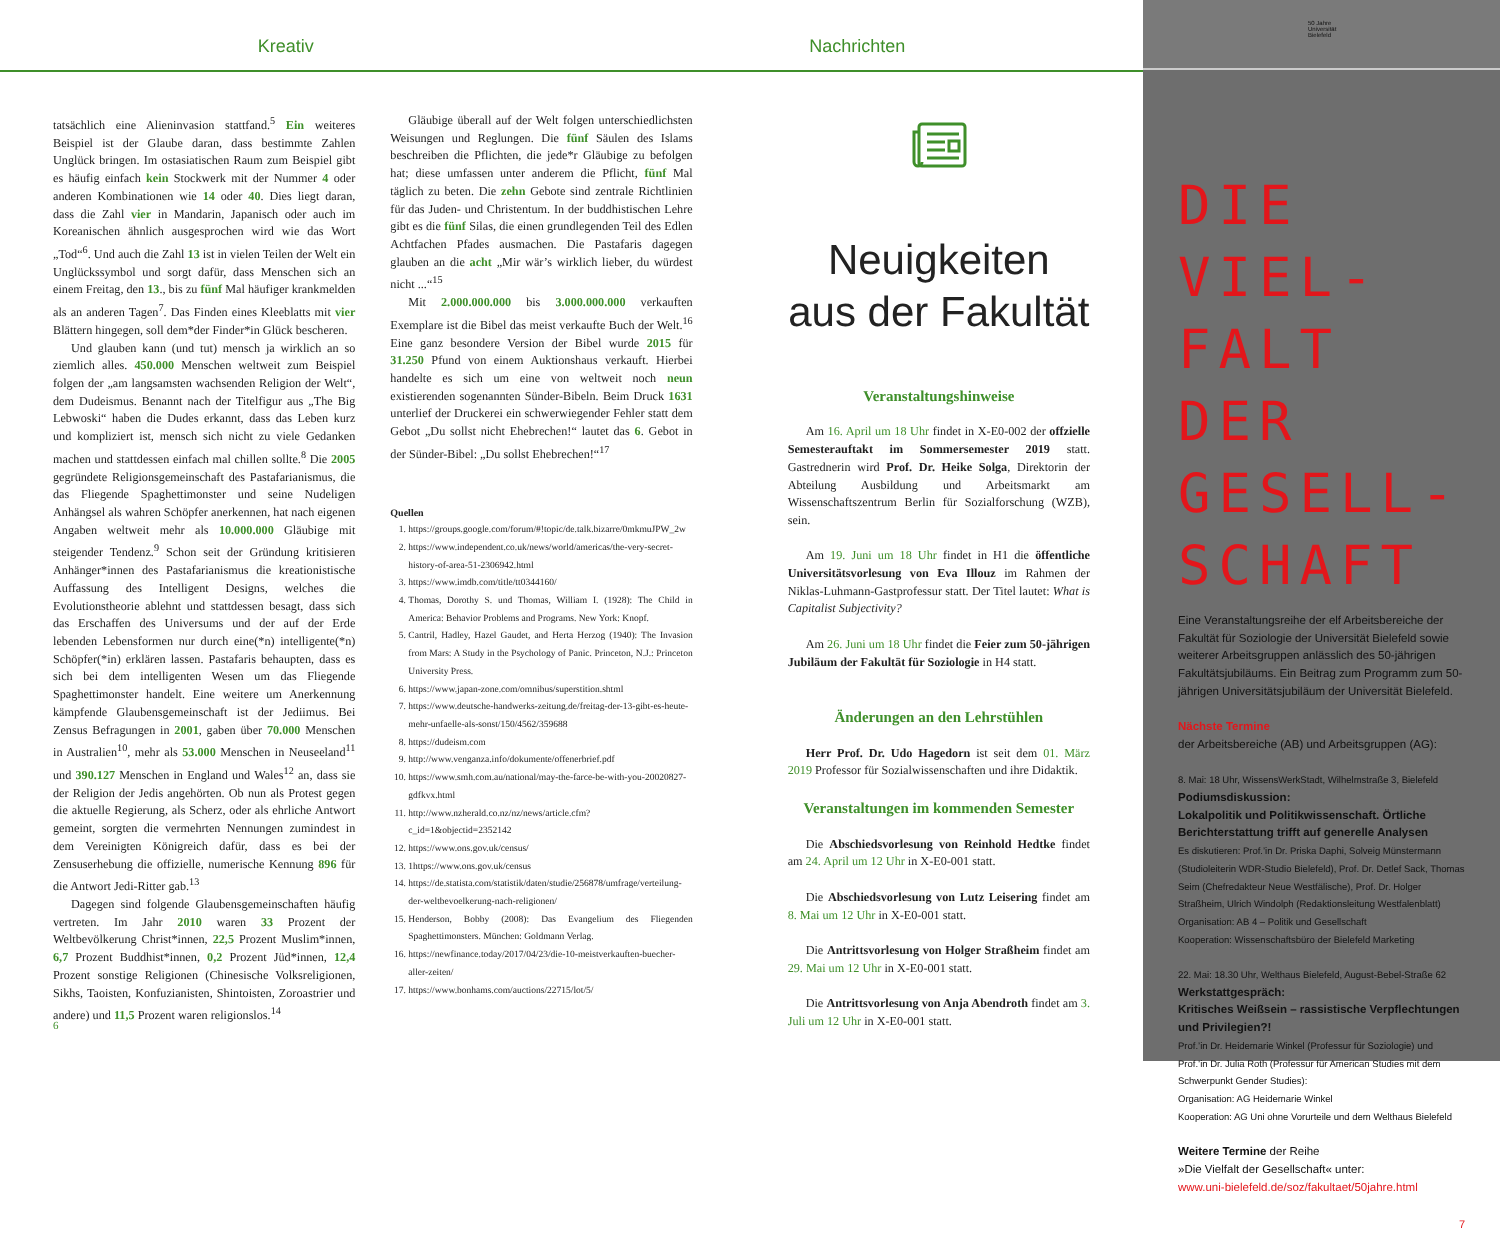Kreativ Nachrichten
tatsächlich eine Alieninvasion stattfand.<sup>5</sup> Ein weiteres Beispiel ist der Glaube daran, dass bestimmte Zahlen Unglück bringen. Im ostasiatischen Raum zum Beispiel gibt es häufig einfach kein Stockwerk mit der Nummer 4 oder anderen Kombinationen wie 14 oder 40. Dies liegt daran, dass die Zahl vier in Mandarin, Japanisch oder auch im Koreanischen ähnlich ausgesprochen wird wie das Wort „Tod“<sup>6</sup>. Und auch die Zahl 13 ist in vielen Teilen der Welt ein Unglückssymbol und sorgt dafür, dass Menschen sich an einem Freitag, den 13., bis zu fünf Mal häufiger krankmelden als an anderen Tagen<sup>7</sup>. Das Finden eines Kleeblatts mit vier Blättern hingegen, soll dem*der Finder*in Glück bescheren.
Und glauben kann (und tut) mensch ja wirklich an so ziemlich alles. 450.000 Menschen weltweit zum Beispiel folgen der „am langsamsten wachsenden Religion der Welt“, dem Dudeismus. Benannt nach der Titelfigur aus „The Big Lebwoski“ haben die Dudes erkannt, dass das Leben kurz und kompliziert ist, mensch sich nicht zu viele Gedanken machen und stattdessen einfach mal chillen sollte.<sup>8</sup> Die 2005 gegründete Religionsgemeinschaft des Pastafarianismus, die das Fliegende Spaghettimonster und seine Nudeligen Anhängsel als wahren Schöpfer anerkennen, hat nach eigenen Angaben weltweit mehr als 10.000.000 Gläubige mit steigender Tendenz.<sup>9</sup> Schon seit der Gründung kritisieren Anhänger*innen des Pastafarianismus die kreationistische Auffassung des Intelligent Designs, welches die Evolutionstheorie ablehnt und stattdessen besagt, dass sich das Erschaffen des Universums und der auf der Erde lebenden Lebensformen nur durch eine(*n) intelligente(*n) Schöpfer(*in) erklären lassen. Pastafaris behaupten, dass es sich bei dem intelligenten Wesen um das Fliegende Spaghettimonster handelt. Eine weitere um Anerkennung kämpfende Glaubensgemeinschaft ist der Jediimus. Bei Zensus Befragungen in 2001, gaben über 70.000 Menschen in Australien<sup>10</sup>, mehr als 53.000 Menschen in Neuseeland<sup>11</sup> und 390.127 Menschen in England und Wales<sup>12</sup> an, dass sie der Religion der Jedis angehörten. Ob nun als Protest gegen die aktuelle Regierung, als Scherz, oder als ehrliche Antwort gemeint, sorgten die vermehrten Nennungen zumindest in dem Vereinigten Königreich dafür, dass es bei der Zensuserhebung die offizielle, numerische Kennung 896 für die Antwort Jedi-Ritter gab.<sup>13</sup>
Dagegen sind folgende Glaubensgemeinschaften häufig vertreten. Im Jahr 2010 waren 33 Prozent der Weltbevölkerung Christ*innen, 22,5 Prozent Muslim*innen, 6,7 Prozent Buddhist*innen, 0,2 Prozent Jüd*innen, 12,4 Prozent sonstige Religionen (Chinesische Volksreligionen, Sikhs, Taoisten, Konfuzianisten, Shintoisten, Zoroastrier und andere) und 11,5 Prozent waren religionslos.<sup>14</sup>
Gläubige überall auf der Welt folgen unterschiedlichsten Weisungen und Reglungen. Die fünf Säulen des Islams beschreiben die Pflichten, die jede*r Gläubige zu befolgen hat; diese umfassen unter anderem die Pflicht, fünf Mal täglich zu beten. Die zehn Gebote sind zentrale Richtlinien für das Juden- und Christentum. In der buddhistischen Lehre gibt es die fünf Silas, die einen grundlegenden Teil des Edlen Achtfachen Pfades ausmachen. Die Pastafaris dagegen glauben an die acht „Mir wär’s wirklich lieber, du würdest nicht ...“<sup>15</sup>
Mit 2.000.000.000 bis 3.000.000.000 verkauften Exemplare ist die Bibel das meist verkaufte Buch der Welt.<sup>16</sup> Eine ganz besondere Version der Bibel wurde 2015 für 31.250 Pfund von einem Auktionshaus verkauft. Hierbei handelte es sich um eine von weltweit noch neun existierenden sogenannten Sünder-Bibeln. Beim Druck 1631 unterlief der Druckerei ein schwerwiegender Fehler statt dem Gebot „Du sollst nicht Ehebrechen!“ lautet das 6. Gebot in der Sünder-Bibel: „Du sollst Ehebrechen!“<sup>17</sup>
Quellen
1. https://groups.google.com/forum/#!topic/de.talk.bizarre/0mkmuJPW_2w
2. https://www.independent.co.uk/news/world/americas/the-very-secret-history-of-area-51-2306942.html
3. https://www.imdb.com/title/tt0344160/
4. Thomas, Dorothy S. und Thomas, William I. (1928): The Child in America: Behavior Problems and Programs. New York: Knopf.
5. Cantril, Hadley, Hazel Gaudet, and Herta Herzog (1940): The Invasion from Mars: A Study in the Psychology of Panic. Princeton, N.J.: Princeton University Press.
6. https://www.japan-zone.com/omnibus/superstition.shtml
7. https://www.deutsche-handwerks-zeitung.de/freitag-der-13-gibt-es-heute-mehr-unfaelle-als-sonst/150/4562/359688
8. https://dudeism.com
9. http://www.venganza.info/dokumente/offenerbrief.pdf
10. https://www.smh.com.au/national/may-the-farce-be-with-you-20020827-gdfkvx.html
11. http://www.nzherald.co.nz/nz/news/article.cfm?c_id=1&objectid=2352142
12. https://www.ons.gov.uk/census/
13. 1https://www.ons.gov.uk/census
14. https://de.statista.com/statistik/daten/studie/256878/umfrage/verteilung-der-weltbevoelkerung-nach-religionen/
15. Henderson, Bobby (2008): Das Evangelium des Fliegenden Spaghettimonsters. München: Goldmann Verlag.
16. https://newfinance.today/2017/04/23/die-10-meistverkauften-buecher-aller-zeiten/
17. https://www.bonhams.com/auctions/22715/lot/5/
Neuigkeiten
aus der Fakultät
Veranstaltungshinweise
Am 16. April um 18 Uhr findet in X-E0-002 der offzielle Semesterauftakt im Sommersemester 2019 statt. Gastrednerin wird Prof. Dr. Heike Solga, Direktorin der Abteilung Ausbildung und Arbeitsmarkt am Wissenschaftszentrum Berlin für Sozialforschung (WZB), sein.
Am 19. Juni um 18 Uhr findet in H1 die öffentliche Universitätsvorlesung von Eva Illouz im Rahmen der Niklas-Luhmann-Gastprofessur statt. Der Titel lautet: What is Capitalist Subjectivity?
Am 26. Juni um 18 Uhr findet die Feier zum 50-jährigen Jubiläum der Fakultät für Soziologie in H4 statt.
Änderungen an den Lehrstühlen
Herr Prof. Dr. Udo Hagedorn ist seit dem 01. März 2019 Professor für Sozialwissenschaften und ihre Didaktik.
Veranstaltungen im kommenden Semester
Die Abschiedsvorlesung von Reinhold Hedtke findet am 24. April um 12 Uhr in X-E0-001 statt.
Die Abschiedsvorlesung von Lutz Leisering findet am 8. Mai um 12 Uhr in X-E0-001 statt.
Die Antrittsvorlesung von Holger Straßheim findet am 29. Mai um 12 Uhr in X-E0-001 statt.
Die Antrittsvorlesung von Anja Abendroth findet am 3. Juli um 12 Uhr in X-E0-001 statt.
6
50 Jahre
Universität
Bielefeld
DIE VIEL-
FALT DER
GESELL-
SCHAFT
Eine Veranstaltungsreihe der elf Arbeitsbereiche der Fakultät für Soziologie der Universität Bielefeld sowie weiterer Arbeitsgruppen anlässlich des 50-jährigen Fakultätsjubiläums. Ein Beitrag zum Programm zum 50-jährigen Universitätsjubiläum der Universität Bielefeld.
Nächste Termine
der Arbeitsbereiche (AB) und Arbeitsgruppen (AG):
8. Mai: 18 Uhr, WissensWerkStadt, Wilhelmstraße 3, Bielefeld
Podiumsdiskussion:
Lokalpolitik und Politikwissenschaft. Örtliche Berichterstattung trifft auf generelle Analysen
Es diskutieren: Prof.’in Dr. Priska Daphi, Solveig Münstermann (Studioleiterin WDR-Studio Bielefeld), Prof. Dr. Detlef Sack, Thomas Seim (Chefredakteur Neue Westfälische), Prof. Dr. Holger Straßheim, Ulrich Windolph (Redaktionsleitung Westfalenblatt)
Organisation: AB 4 – Politik und Gesellschaft
Kooperation: Wissenschaftsbüro der Bielefeld Marketing
22. Mai: 18.30 Uhr, Welthaus Bielefeld, August-Bebel-Straße 62
Werkstattgespräch:
Kritisches Weißsein – rassistische Verpflechtungen und Privilegien?!
Prof.’in Dr. Heidemarie Winkel (Professur für Soziologie) und Prof.’in Dr. Julia Roth (Professur für American Studies mit dem Schwerpunkt Gender Studies):
Organisation: AG Heidemarie Winkel
Kooperation: AG Uni ohne Vorurteile und dem Welthaus Bielefeld
Weitere Termine der Reihe
»Die Vielfalt der Gesellschaft« unter:
www.uni-bielefeld.de/soz/fakultaet/50jahre.html
7